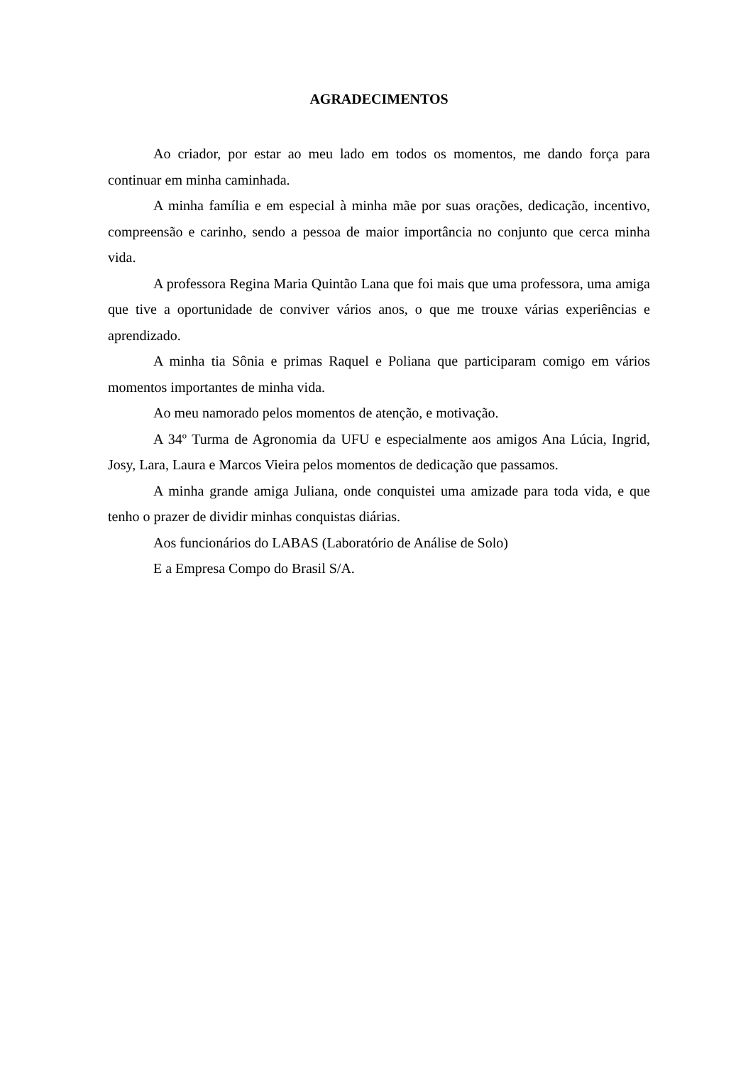AGRADECIMENTOS
Ao criador, por estar ao meu lado em todos os momentos, me dando força para continuar em minha caminhada.
A minha família e em especial à minha mãe por suas orações, dedicação, incentivo, compreensão e carinho, sendo a pessoa de maior importância no conjunto que cerca minha vida.
A professora Regina Maria Quintão Lana que foi mais que uma professora, uma amiga que tive a oportunidade de conviver vários anos, o que me trouxe várias experiências e aprendizado.
A minha tia Sônia e primas Raquel e Poliana que participaram comigo em vários momentos importantes de minha vida.
Ao meu namorado pelos momentos de atenção, e motivação.
A 34º Turma de Agronomia da UFU e especialmente aos amigos Ana Lúcia, Ingrid, Josy, Lara, Laura e Marcos Vieira pelos momentos de dedicação que passamos.
A minha grande amiga Juliana, onde conquistei uma amizade para toda vida, e que tenho o prazer de dividir minhas conquistas diárias.
Aos funcionários do LABAS (Laboratório de Análise de Solo)
E a Empresa Compo do Brasil S/A.